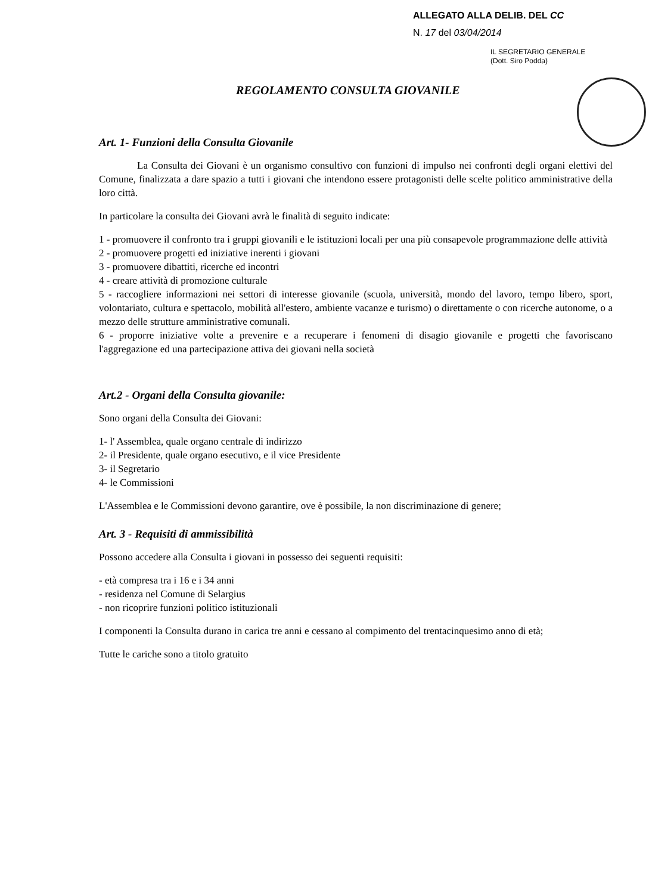ALLEGATO ALLA DELIB. DEL CC
N. 17 del 03/04/2014
IL SEGRETARIO GENERALE
(Dott. Siro Podda)
REGOLAMENTO CONSULTA GIOVANILE
Art. 1- Funzioni della Consulta Giovanile
La Consulta dei Giovani è un organismo consultivo con funzioni di impulso nei confronti degli organi elettivi del Comune, finalizzata a dare spazio a tutti i giovani che intendono essere protagonisti delle scelte politico amministrative della loro città.
In particolare la consulta dei Giovani avrà le finalità di seguito indicate:
1 - promuovere il confronto tra i gruppi giovanili e le istituzioni locali per una più consapevole programmazione delle attività
2 - promuovere progetti ed iniziative inerenti i giovani
3 - promuovere dibattiti, ricerche ed incontri
4 - creare attività di promozione culturale
5 - raccogliere informazioni nei settori di interesse giovanile (scuola, università, mondo del lavoro, tempo libero, sport, volontariato, cultura e spettacolo, mobilità all'estero, ambiente vacanze e turismo) o direttamente o con ricerche autonome, o a mezzo delle strutture amministrative comunali.
6 - proporre iniziative volte a prevenire e a recuperare i fenomeni di disagio giovanile e progetti che favoriscano l'aggregazione ed una partecipazione attiva dei giovani nella società
Art.2 - Organi della Consulta giovanile:
Sono organi della Consulta dei Giovani:
1- l' Assemblea, quale organo centrale di indirizzo
2- il Presidente, quale organo esecutivo, e il vice Presidente
3- il Segretario
4- le Commissioni
L'Assemblea e le Commissioni devono garantire, ove è possibile, la non discriminazione di genere;
Art. 3 - Requisiti di ammissibilità
Possono accedere alla Consulta i giovani in possesso dei seguenti requisiti:
- età compresa tra i 16 e i 34 anni
- residenza nel Comune di Selargius
- non ricoprire funzioni politico istituzionali
I componenti la Consulta durano in carica tre anni e cessano al compimento del trentacinquesimo anno di età;
Tutte le cariche sono a titolo gratuito